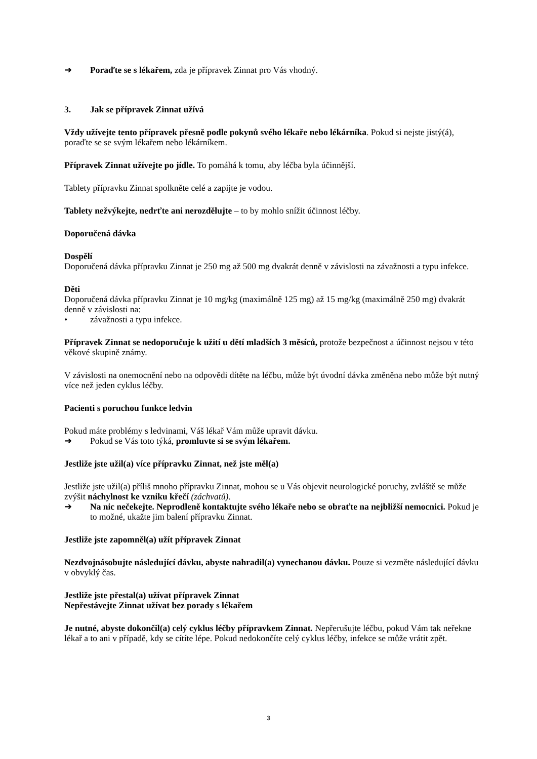➔ Poraďte se s lékařem, zda je přípravek Zinnat pro Vás vhodný.
3. Jak se přípravek Zinnat užívá
Vždy užívejte tento přípravek přesně podle pokynů svého lékaře nebo lékárníka. Pokud si nejste jistý(á), poraďte se se svým lékařem nebo lékárníkem.
Přípravek Zinnat užívejte po jídle. To pomáhá k tomu, aby léčba byla účinnější.
Tablety přípravku Zinnat spolkněte celé a zapijte je vodou.
Tablety nežvýkejte, nedrťte ani nerozdělujte – to by mohlo snížit účinnost léčby.
Doporučená dávka
Dospělí
Doporučená dávka přípravku Zinnat je 250 mg až 500 mg dvakrát denně v závislosti na závažnosti a typu infekce.
Děti
Doporučená dávka přípravku Zinnat je 10 mg/kg (maximálně 125 mg) až 15 mg/kg (maximálně 250 mg) dvakrát denně v závislosti na:
• závažnosti a typu infekce.
Přípravek Zinnat se nedoporučuje k užití u dětí mladších 3 měsíců, protože bezpečnost a účinnost nejsou v této věkové skupině známy.
V závislosti na onemocnění nebo na odpovědi dítěte na léčbu, může být úvodní dávka změněna nebo může být nutný více než jeden cyklus léčby.
Pacienti s poruchou funkce ledvin
Pokud máte problémy s ledvinami, Váš lékař Vám může upravit dávku.
➔ Pokud se Vás toto týká, promluvte si se svým lékařem.
Jestliže jste užil(a) více přípravku Zinnat, než jste měl(a)
Jestliže jste užil(a) příliš mnoho přípravku Zinnat, mohou se u Vás objevit neurologické poruchy, zvláště se může zvýšit náchylnost ke vzniku křečí (záchvatů).
➔ Na nic nečekejte. Neprodleně kontaktujte svého lékaře nebo se obraťte na nejbližší nemocnici. Pokud je to možné, ukažte jim balení přípravku Zinnat.
Jestliže jste zapomněl(a) užít přípravek Zinnat
Nezdvojnásobujte následující dávku, abyste nahradil(a) vynechanou dávku. Pouze si vezměte následující dávku v obvyklý čas.
Jestliže jste přestal(a) užívat přípravek Zinnat
Nepřestávejte Zinnat užívat bez porady s lékařem
Je nutné, abyste dokončil(a) celý cyklus léčby přípravkem Zinnat. Nepřerušujte léčbu, pokud Vám tak neřekne lékař a to ani v případě, kdy se cítíte lépe. Pokud nedokončíte celý cyklus léčby, infekce se může vrátit zpět.
3